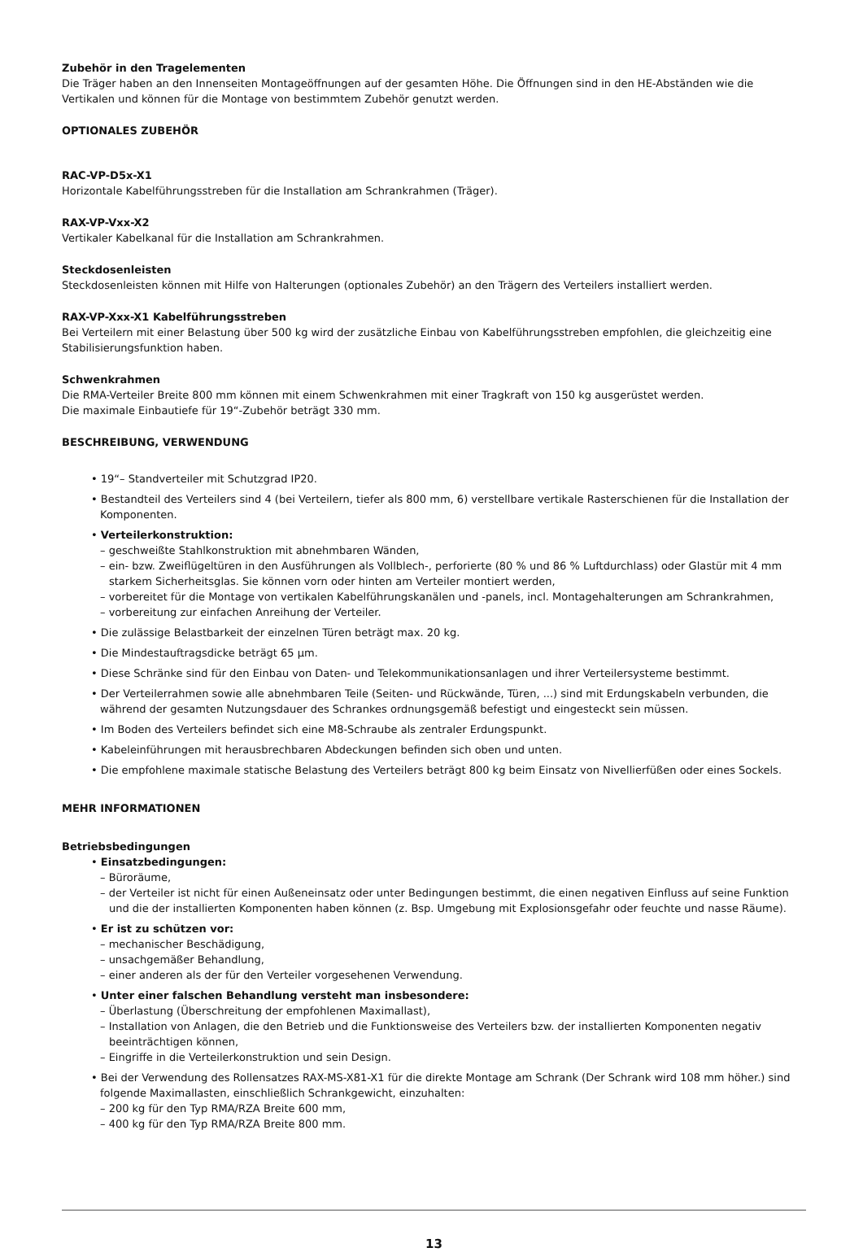Zubehör in den Tragelementen
Die Träger haben an den Innenseiten Montageöffnungen auf der gesamten Höhe. Die Öffnungen sind in den HE-Abständen wie die Vertikalen und können für die Montage von bestimmtem Zubehör genutzt werden.
OPTIONALES ZUBEHÖR
RAC-VP-D5x-X1
Horizontale Kabelführungsstreben für die Installation am Schrankrahmen (Träger).
RAX-VP-Vxx-X2
Vertikaler Kabelkanal für die Installation am Schrankrahmen.
Steckdosenleisten
Steckdosenleisten können mit Hilfe von Halterungen (optionales Zubehör) an den Trägern des Verteilers installiert werden.
RAX-VP-Xxx-X1 Kabelführungsstreben
Bei Verteilern mit einer Belastung über 500 kg wird der zusätzliche Einbau von Kabelführungsstreben empfohlen, die gleichzeitig eine Stabilisierungsfunktion haben.
Schwenkrahmen
Die RMA-Verteiler Breite 800 mm können mit einem Schwenkrahmen mit einer Tragkraft von 150 kg ausgerüstet werden.
Die maximale Einbautiefe für 19“-Zubehör beträgt 330 mm.
BESCHREIBUNG, VERWENDUNG
• 19“– Standverteiler mit Schutzgrad IP20.
• Bestandteil des Verteilers sind 4 (bei Verteilern, tiefer als 800 mm, 6) verstellbare vertikale Rasterschienen für die Installation der Komponenten.
• Verteilerkonstruktion:
– geschweißte Stahlkonstruktion mit abnehmbaren Wänden,
– ein- bzw. Zweiflügeltüren in den Ausführungen als Vollblech-, perforierte (80 % und 86 % Luftdurchlass) oder Glastür mit 4 mm starkem Sicherheitsglas. Sie können vorn oder hinten am Verteiler montiert werden,
– vorbereitet für die Montage von vertikalen Kabelführungskanälen und -panels, incl. Montagehalterungen am Schrankrahmen,
– vorbereitung zur einfachen Anreihung der Verteiler.
• Die zulässige Belastbarkeit der einzelnen Türen beträgt max. 20 kg.
• Die Mindestauftragsdicke beträgt 65 µm.
• Diese Schränke sind für den Einbau von Daten- und Telekommunikationsanlagen und ihrer Verteilersysteme bestimmt.
• Der Verteilerrahmen sowie alle abnehmbaren Teile (Seiten- und Rückwände, Türen, ...) sind mit Erdungskabeln verbunden, die während der gesamten Nutzungsdauer des Schrankes ordnungsgemäß befestigt und eingesteckt sein müssen.
• Im Boden des Verteilers befindet sich eine M8-Schraube als zentraler Erdungspunkt.
• Kabeleinführungen mit herausbrechbaren Abdeckungen befinden sich oben und unten.
• Die empfohlene maximale statische Belastung des Verteilers beträgt 800 kg beim Einsatz von Nivellierfüßen oder eines Sockels.
MEHR INFORMATIONEN
Betriebsbedingungen
• Einsatzbedingungen:
– Büroräume,
– der Verteiler ist nicht für einen Außeneinsatz oder unter Bedingungen bestimmt, die einen negativen Einfluss auf seine Funktion und die der installierten Komponenten haben können (z. Bsp. Umgebung mit Explosionsgefahr oder feuchte und nasse Räume).
• Er ist zu schützen vor:
– mechanischer Beschädigung,
– unsachgemäßer Behandlung,
– einer anderen als der für den Verteiler vorgesehenen Verwendung.
• Unter einer falschen Behandlung versteht man insbesondere:
– Überlastung (Überschreitung der empfohlenen Maximallast),
– Installation von Anlagen, die den Betrieb und die Funktionsweise des Verteilers bzw. der installierten Komponenten negativ beeinträchtigen können,
– Eingriffe in die Verteilerkonstruktion und sein Design.
• Bei der Verwendung des Rollensatzes RAX-MS-X81-X1 für die direkte Montage am Schrank (Der Schrank wird 108 mm höher.) sind folgende Maximallasten, einschließlich Schrankgewicht, einzuhalten:
– 200 kg für den Typ RMA/RZA Breite 600 mm,
– 400 kg für den Typ RMA/RZA Breite 800 mm.
13